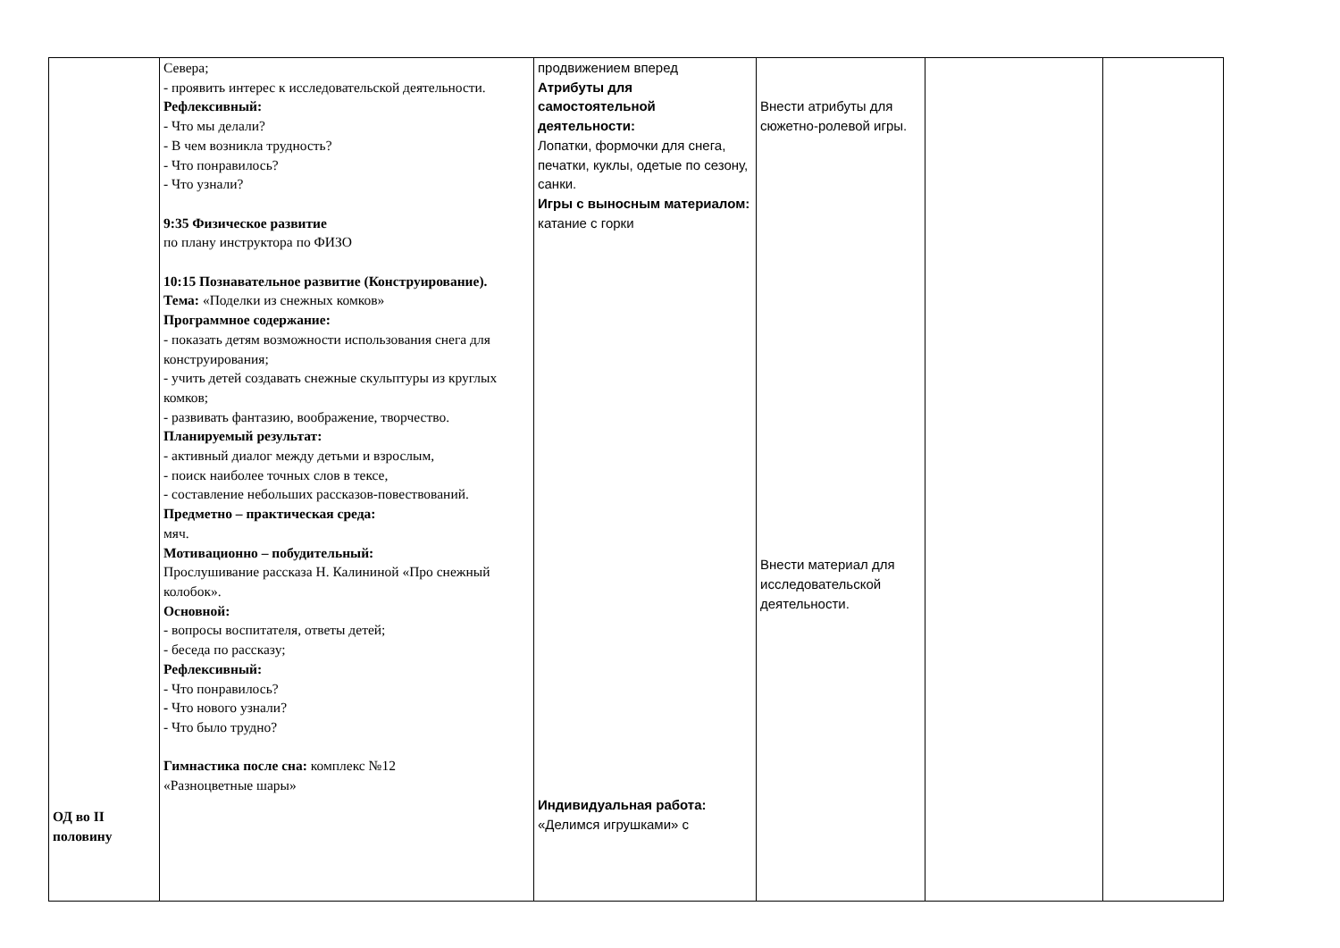| ОД во II половину | Севера; - проявить интерес к исследовательской деятельности. Рефлексивный: - Что мы делали? - В чем возникла трудность? - Что понравилось? - Что узнали? 9:35 Физическое развитие по плану инструктора по ФИЗО 10:15 Познавательное развитие (Конструирование). Тема: «Поделки из снежных комков» Программное содержание: - показать детям возможности использования снега для конструирования; - учить детей создавать снежные скульптуры из круглых комков; - развивать фантазию, воображение, творчество. Планируемый результат: - активный диалог между детьми и взрослым, - поиск наиболее точных слов в тексе, - составление небольших рассказов-повествований. Предметно – практическая среда: мяч. Мотивационно – побудительный: Прослушивание рассказа Н. Калининой «Про снежный колобок». Основной: - вопросы воспитателя, ответы детей; - беседа по рассказу; Рефлексивный: - Что понравилось? - Что нового узнали? - Что было трудно? Гимнастика после сна: комплекс №12 «Разноцветные шары» | продвижением вперед Атрибуты для самостоятельной деятельности: Лопатки, формочки для снега, печатки, куклы, одетые по сезону, санки. Игры с выносным материалом: катание с горки Индивидуальная работа: «Делимся игрушками» с | Внести атрибуты для сюжетно-ролевой игры. Внести материал для исследовательской деятельности. | | |